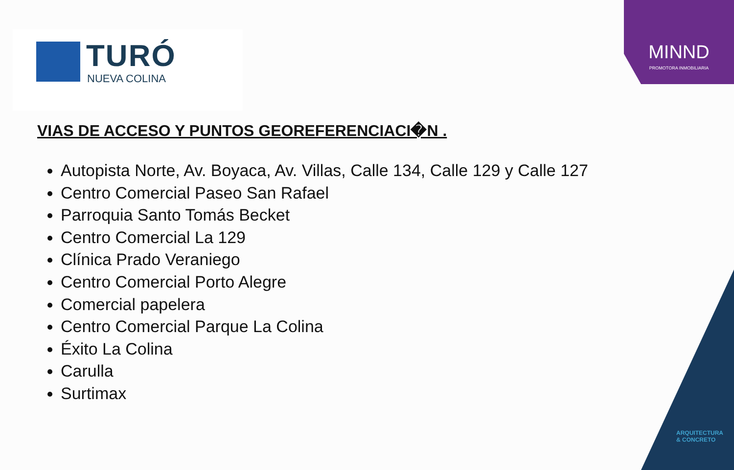TURÓ
NUEVA COLINA
MINND
PROMOTORA INMOBILIARIA
ARQUITECTURA
& CONCRETO
VIAS DE ACCESO Y PUNTOS GEOREFERENCIACI�N .
Autopista Norte, Av. Boyaca, Av. Villas, Calle 134, Calle 129 y Calle 127
Centro Comercial Paseo San Rafael
Parroquia Santo Tomás Becket
Centro Comercial La 129
Clínica Prado Veraniego
Centro Comercial Porto Alegre
Comercial papelera
Centro Comercial Parque La Colina
Éxito La Colina
Carulla
Surtimax